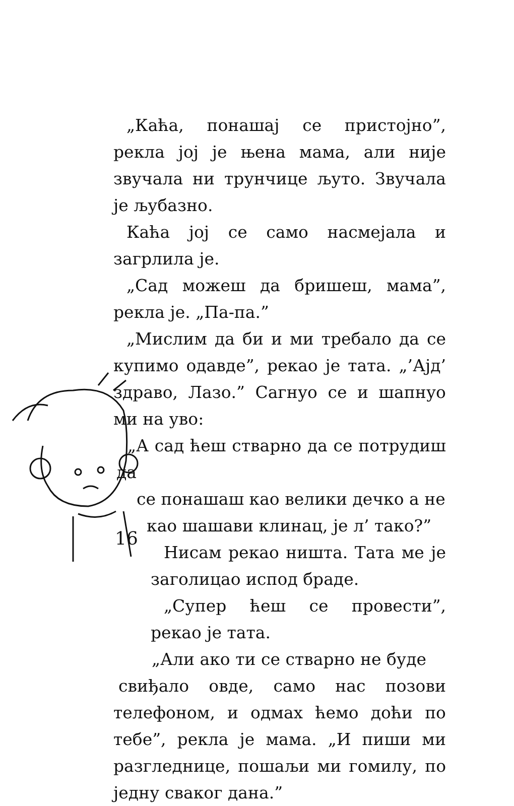„Каћа, понашај се пристојно”, рекла јој је њена мама, али није звучала ни трунчице љуто. Звучала је љубазно.
Каћа јој се само насмејала и загрлила је.
„Сад можеш да бришеш, мама”, рекла је. „Па-па.”
„Мислим да би и ми требало да се купимо одавде”, рекао је тата. „’Ајд’ здраво, Лазо.” Сагнуо се и шапнуо ми на уво:
„А сад ћеш стварно да се потрудиш да
се понашаш као велики дечко а не
као шашави клинац, је л’ тако?”
Нисам рекао ништа. Тата ме је заголицао испод браде.
„Супер ћеш се провести”, рекао је тата.
„Али ако ти се стварно не буде
свиђало овде, само нас позови телефоном, и одмах ћемо доћи по тебе”, рекла је мама. „И пиши ми разгледнице, пошаљи ми гомилу, по једну сваког дана.”
16